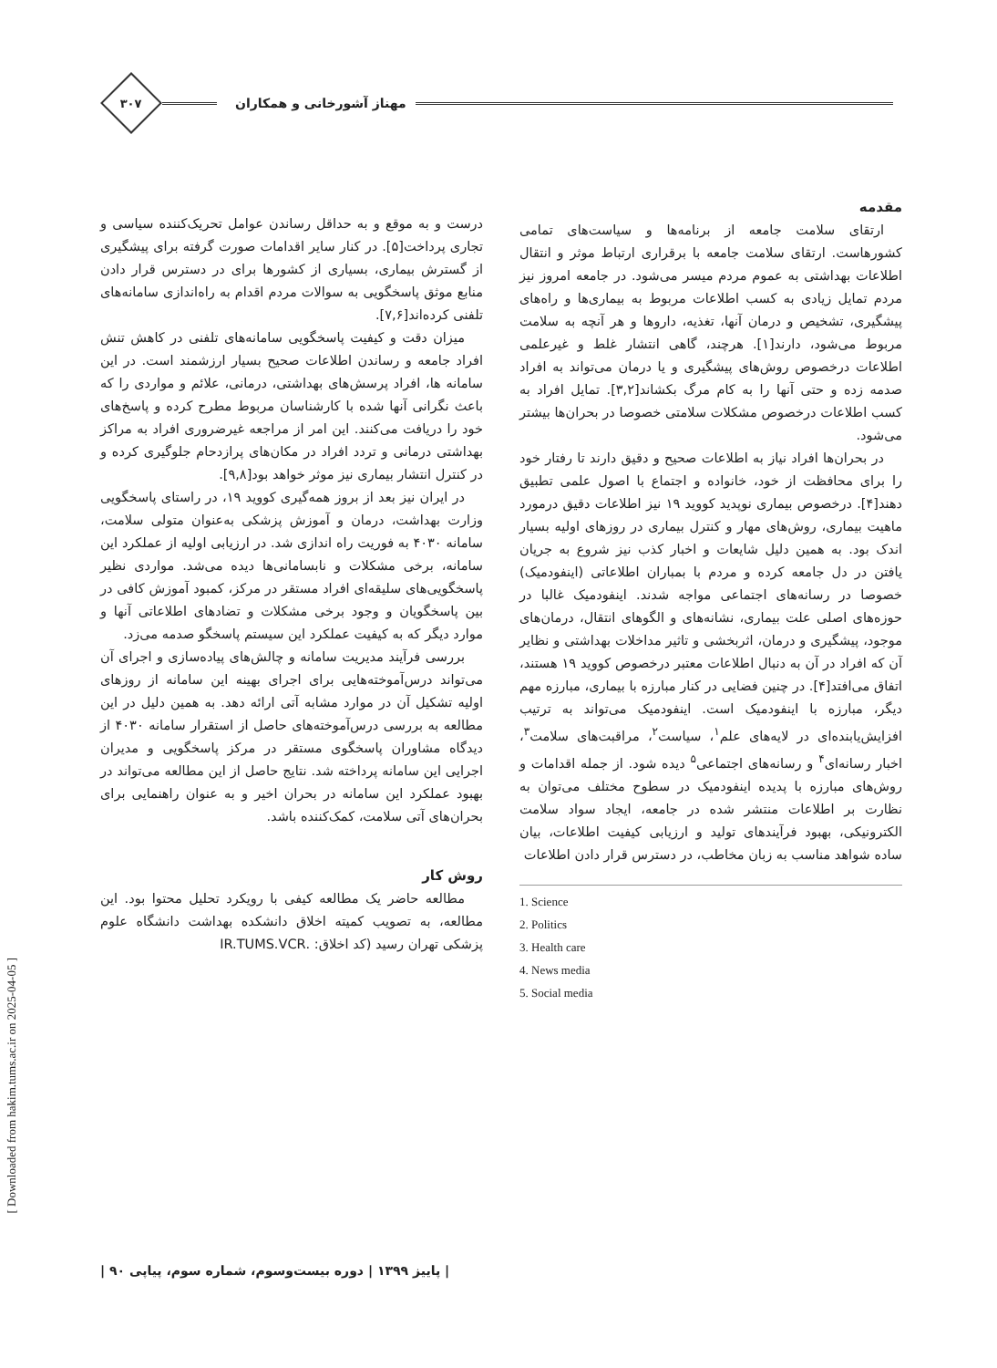مهناز آشورخانی و همکاران
۳۰۷
مقدمه
ارتقای سلامت جامعه از برنامه‌ها و سیاست‌های تمامی کشورهاست. ارتقای سلامت جامعه با برقراری ارتباط موثر و انتقال اطلاعات بهداشتی به عموم مردم میسر می‌شود. در جامعه امروز نیز مردم تمایل زیادی به کسب اطلاعات مربوط به بیماری‌ها و راه‌های پیشگیری، تشخیص و درمان آنها، تغذیه، داروها و هر آنچه به سلامت مربوط می‌شود، دارند[۱]. هرچند، گاهی انتشار غلط و غیرعلمی اطلاعات درخصوص روش‌های پیشگیری و یا درمان می‌تواند به افراد صدمه زده و حتی آنها را به کام مرگ بکشاند[۳,۲]. تمایل افراد به کسب اطلاعات درخصوص مشکلات سلامتی خصوصا در بحران‌ها بیشتر می‌شود.
در بحران‌ها افراد نیاز به اطلاعات صحیح و دقیق دارند تا رفتار خود را برای محافظت از خود، خانواده و اجتماع با اصول علمی تطبیق دهند[۴]. درخصوص بیماری نوپدید کووید ۱۹ نیز اطلاعات دقیق درمورد ماهیت بیماری، روش‌های مهار و کنترل بیماری در روزهای اولیه بسیار اندک بود. به همین دلیل شایعات و اخبار کذب نیز شروع به جریان یافتن در دل جامعه کرده و مردم با بمباران اطلاعاتی (اینفودمیک) خصوصا در رسانه‌های اجتماعی مواجه شدند. اینفودمیک غالبا در حوزه‌های اصلی علت بیماری، نشانه‌های و الگوهای انتقال، درمان‌های موجود، پیشگیری و درمان، اثربخشی و تاثیر مداخلات بهداشتی و نظایر آن که افراد در آن به دنبال اطلاعات معتبر درخصوص کووید ۱۹ هستند، اتفاق می‌افتد[۴]. در چنین فضایی در کنار مبارزه با بیماری، مبارزه مهم دیگر، مبارزه با اینفودمیک است. اینفودمیک می‌تواند به ترتیب افزایش‌یابنده‌ای در لایه‌های علم<sup>۱</sup>، سیاست<sup>۲</sup>، مراقبت‌های سلامت<sup>۳</sup>، اخبار رسانه‌ای<sup>۴</sup> و رسانه‌های اجتماعی<sup>۵</sup> دیده شود. از جمله اقدامات و روش‌های مبارزه با پدیده اینفودمیک در سطوح مختلف می‌توان به نظارت بر اطلاعات منتشر شده در جامعه، ایجاد سواد سلامت الکترونیکی، بهبود فرآیندهای تولید و ارزیابی کیفیت اطلاعات، بیان ساده شواهد مناسب به زبان مخاطب، در دسترس قرار دادن اطلاعات
1. Science
2. Politics
3. Health care
4. News media
5. Social media
درست و به موقع و به حداقل رساندن عوامل تحریک‌کننده سیاسی و تجاری پرداخت[۵]. در کنار سایر اقدامات صورت گرفته برای پیشگیری از گسترش بیماری، بسیاری از کشورها برای در دسترس قرار دادن منابع موثق پاسخگویی به سوالات مردم اقدام به راه‌اندازی سامانه‌های تلفنی کرده‌اند[۷,۶].
میزان دقت و کیفیت پاسخگویی سامانه‌های تلفنی در کاهش تنش افراد جامعه و رساندن اطلاعات صحیح بسیار ارزشمند است. در این سامانه ها، افراد پرسش‌های بهداشتی، درمانی، علائم و مواردی را که باعث نگرانی آنها شده با کارشناسان مربوط مطرح کرده و پاسخ‌های خود را دریافت می‌کنند. این امر از مراجعه غیرضروری افراد به مراکز بهداشتی درمانی و تردد افراد در مکان‌های پرازدحام جلوگیری کرده و در کنترل انتشار بیماری نیز موثر خواهد بود[۹,۸].
در ایران نیز بعد از بروز همه‌گیری کووید ۱۹، در راستای پاسخگویی وزارت بهداشت، درمان و آموزش پزشکی به‌عنوان متولی سلامت، سامانه ۴۰۳۰ به فوریت راه اندازی شد. در ارزیابی اولیه از عملکرد این سامانه، برخی مشکلات و نابسامانی‌ها دیده می‌شد. مواردی نظیر پاسخگویی‌های سلیقه‌ای افراد مستقر در مرکز، کمبود آموزش کافی در بین پاسخگویان و وجود برخی مشکلات و تضادهای اطلاعاتی آنها و موارد دیگر که به کیفیت عملکرد این سیستم پاسخگو صدمه می‌زد.
بررسی فرآیند مدیریت سامانه و چالش‌های پیاده‌سازی و اجرای آن می‌تواند درس‌آموخته‌هایی برای اجرای بهینه این سامانه از روزهای اولیه تشکیل آن در موارد مشابه آتی ارائه دهد. به همین دلیل در این مطالعه به بررسی درس‌آموخته‌های حاصل از استقرار سامانه ۴۰۳۰ از دیدگاه مشاوران پاسخگوی مستقر در مرکز پاسخگویی و مدیران اجرایی این سامانه پرداخته شد. نتایج حاصل از این مطالعه می‌تواند در بهبود عملکرد این سامانه در بحران اخیر و به عنوان راهنمایی برای بحران‌های آتی سلامت، کمک‌کننده باشد.
روش کار
مطالعه حاضر یک مطالعه کیفی با رویکرد تحلیل محتوا بود. این مطالعه، به تصویب کمیته اخلاق دانشکده بهداشت دانشگاه علوم پزشکی تهران رسید (کد اخلاق: .IR.TUMS.VCR
| پاییز ۱۳۹۹ | دوره بیست‌وسوم، شماره سوم، پیاپی ۹۰ |
[ Downloaded from hakim.tums.ac.ir on 2025-04-05 ]